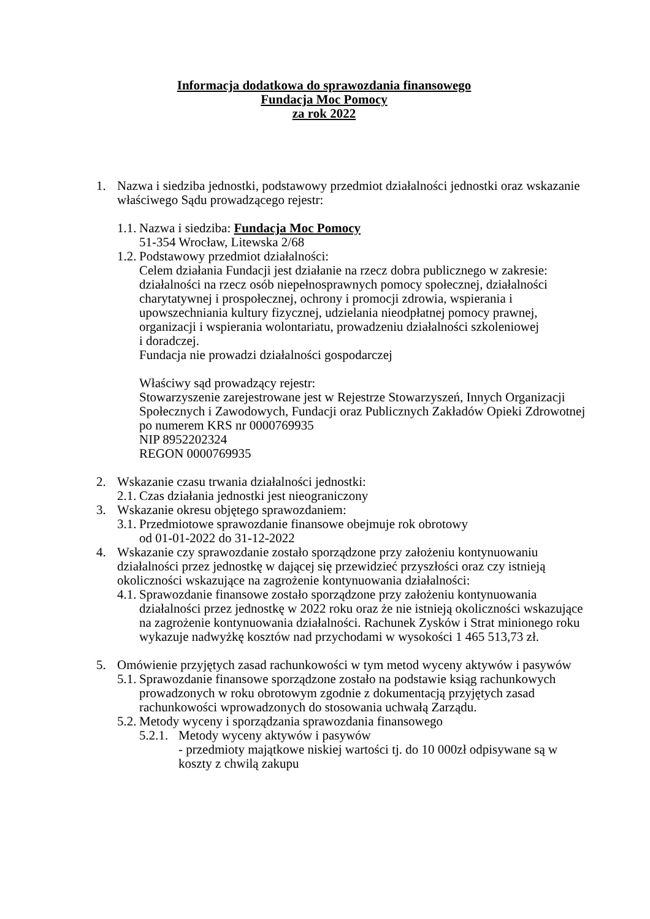Informacja dodatkowa do sprawozdania finansowego
Fundacja Moc Pomocy
za rok 2022
1. Nazwa i siedziba jednostki, podstawowy przedmiot działalności jednostki oraz wskazanie właściwego Sądu prowadzącego rejestr:
1.1.
Nazwa i siedziba: Fundacja Moc Pomocy
51-354 Wrocław, Litewska 2/68
1.2.
Podstawowy przedmiot działalności:
Celem działania Fundacji jest działanie na rzecz dobra publicznego w zakresie: działalności na rzecz osób niepełnosprawnych pomocy społecznej, działalności charytatywnej i prospołecznej, ochrony i promocji zdrowia, wspierania i upowszechniania kultury fizycznej, udzielania nieodpłatnej pomocy prawnej, organizacji i wspierania wolontariatu, prowadzeniu działalności szkoleniowej
i doradczej.
Fundacja nie prowadzi działalności gospodarczej
Właściwy sąd prowadzący rejestr:
Stowarzyszenie zarejestrowane jest w Rejestrze Stowarzyszeń, Innych Organizacji Społecznych i Zawodowych, Fundacji oraz Publicznych Zakładów Opieki Zdrowotnej po numerem KRS nr 0000769935
NIP 8952202324
REGON 0000769935
2. Wskazanie czasu trwania działalności jednostki:
2.1.
Czas działania jednostki jest nieograniczony
3. Wskazanie okresu objętego sprawozdaniem:
3.1.
Przedmiotowe sprawozdanie finansowe obejmuje rok obrotowy
od 01-01-2022 do 31-12-2022
4. Wskazanie czy sprawozdanie zostało sporządzone przy założeniu kontynuowaniu działalności przez jednostkę w dającej się przewidzieć przyszłości oraz czy istnieją okoliczności wskazujące na zagrożenie kontynuowania działalności:
4.1.
Sprawozdanie finansowe zostało sporządzone przy założeniu kontynuowania działalności przez jednostkę w 2022 roku oraz że nie istnieją okoliczności wskazujące na zagrożenie kontynuowania działalności. Rachunek Zysków i Strat minionego roku wykazuje nadwyżkę kosztów nad przychodami w wysokości 1 465 513,73 zł.
5. Omówienie przyjętych zasad rachunkowości w tym metod wyceny aktywów i pasywów
5.1.
Sprawozdanie finansowe sporządzone zostało na podstawie ksiąg rachunkowych prowadzonych w roku obrotowym zgodnie z dokumentacją przyjętych zasad rachunkowości wprowadzonych do stosowania uchwałą Zarządu.
5.2.
Metody wyceny i sporządzania sprawozdania finansowego
5.2.1.
Metody wyceny aktywów i pasywów
- przedmioty majątkowe niskiej wartości tj. do 10 000zł odpisywane są w koszty z chwilą zakupu